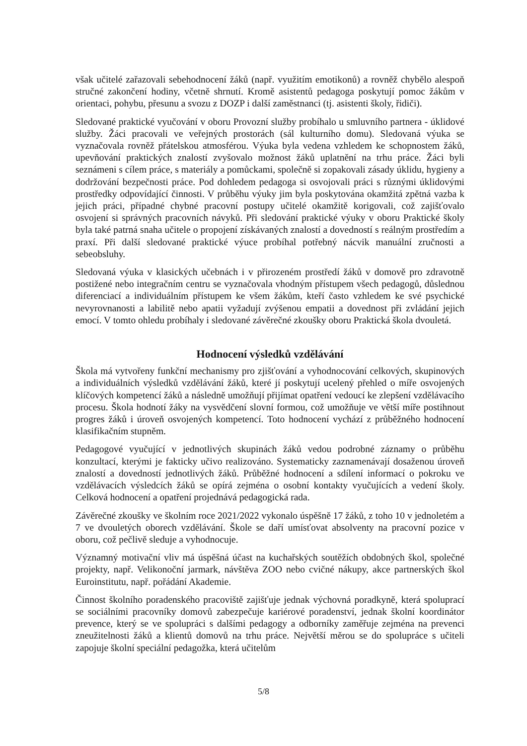však učitelé zařazovali sebehodnocení žáků (např. využitím emotikonů) a rovněž chybělo alespoň stručné zakončení hodiny, včetně shrnutí. Kromě asistentů pedagoga poskytují pomoc žákům v orientaci, pohybu, přesunu a svozu z DOZP i další zaměstnanci (tj. asistenti školy, řidiči).
Sledované praktické vyučování v oboru Provozní služby probíhalo u smluvního partnera - úklidové služby. Žáci pracovali ve veřejných prostorách (sál kulturního domu). Sledovaná výuka se vyznačovala rovněž přátelskou atmosférou. Výuka byla vedena vzhledem ke schopnostem žáků, upevňování praktických znalostí zvyšovalo možnost žáků uplatnění na trhu práce. Žáci byli seznámeni s cílem práce, s materiály a pomůckami, společně si zopakovali zásady úklidu, hygieny a dodržování bezpečnosti práce. Pod dohledem pedagoga si osvojovali práci s různými úklidovými prostředky odpovídající činnosti. V průběhu výuky jim byla poskytována okamžitá zpětná vazba k jejich práci, případné chybné pracovní postupy učitelé okamžitě korigovali, což zajišťovalo osvojení si správných pracovních návyků. Při sledování praktické výuky v oboru Praktické školy byla také patrná snaha učitele o propojení získávaných znalostí a dovedností s reálným prostředím a praxí. Při další sledované praktické výuce probíhal potřebný nácvik manuální zručnosti a sebeobsluhy.
Sledovaná výuka v klasických učebnách i v přirozeném prostředí žáků v domově pro zdravotně postižené nebo integračním centru se vyznačovala vhodným přístupem všech pedagogů, důslednou diferenciací a individuálním přístupem ke všem žákům, kteří často vzhledem ke své psychické nevyrovnanosti a labilitě nebo apatii vyžadují zvýšenou empatii a dovednost při zvládání jejich emocí. V tomto ohledu probíhaly i sledované závěrečné zkoušky oboru Praktická škola dvouletá.
Hodnocení výsledků vzdělávání
Škola má vytvořeny funkční mechanismy pro zjišťování a vyhodnocování celkových, skupinových a individuálních výsledků vzdělávání žáků, které jí poskytují ucelený přehled o míře osvojených klíčových kompetencí žáků a následně umožňují přijímat opatření vedoucí ke zlepšení vzdělávacího procesu. Škola hodnotí žáky na vysvědčení slovní formou, což umožňuje ve větší míře postihnout progres žáků i úroveň osvojených kompetencí. Toto hodnocení vychází z průběžného hodnocení klasifikačním stupněm.
Pedagogové vyučující v jednotlivých skupinách žáků vedou podrobné záznamy o průběhu konzultací, kterými je fakticky učivo realizováno. Systematicky zaznamenávají dosaženou úroveň znalostí a dovedností jednotlivých žáků. Průběžné hodnocení a sdílení informací o pokroku ve vzdělávacích výsledcích žáků se opírá zejména o osobní kontakty vyučujících a vedení školy. Celková hodnocení a opatření projednává pedagogická rada.
Závěrečné zkoušky ve školním roce 2021/2022 vykonalo úspěšně 17 žáků, z toho 10 v jednoletém a 7 ve dvouletých oborech vzdělávání. Škole se daří umísťovat absolventy na pracovní pozice v oboru, což pečlivě sleduje a vyhodnocuje.
Významný motivační vliv má úspěšná účast na kuchařských soutěžích obdobných škol, společné projekty, např. Velikonoční jarmark, návštěva ZOO nebo cvičné nákupy, akce partnerských škol Euroinstitutu, např. pořádání Akademie.
Činnost školního poradenského pracoviště zajišťuje jednak výchovná poradkyně, která spoluprací se sociálními pracovníky domovů zabezpečuje kariérové poradenství, jednak školní koordinátor prevence, který se ve spolupráci s dalšími pedagogy a odborníky zaměřuje zejména na prevenci zneužitelnosti žáků a klientů domovů na trhu práce. Největší měrou se do spolupráce s učiteli zapojuje školní speciální pedagožka, která učitelům
5/8